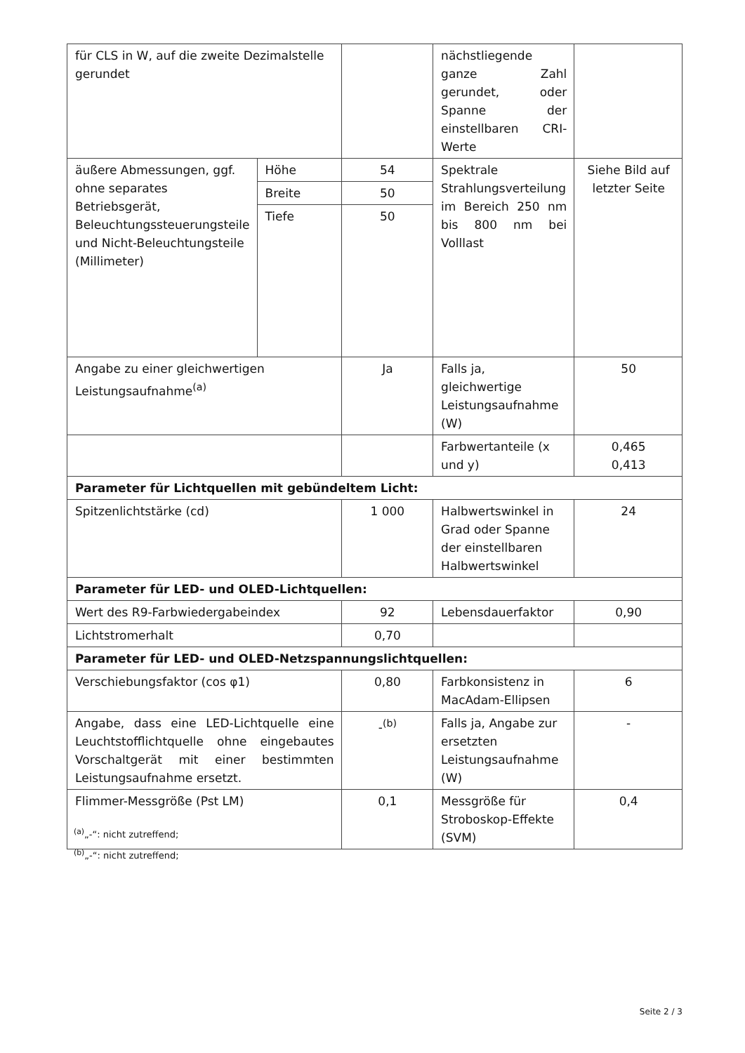| für CLS in W, auf die zweite Dezimalstelle gerundet | | | nächstliegende ganze Zahl gerundet, oder Spanne der einstellbaren CRI-Werte | |
| äußere Abmessungen, ggf. ohne separates Betriebsgerät, Beleuchtungssteuerungsteile und Nicht-Beleuchtungsteile (Millimeter) | Höhe | 54 | Spektrale Strahlungsverteilung im Bereich 250 nm bis 800 nm bei Volllast | Siehe Bild auf letzter Seite |
| | Breite | 50 | | |
| | Tiefe | 50 | | |
| Angabe zu einer gleichwertigen Leistungsaufnahme<sup>(a)</sup> | | Ja | Falls ja, gleichwertige Leistungsaufnahme (W) | 50 |
| | | | Farbwertanteile (x und y) | 0,465 0,413 |
| Parameter für Lichtquellen mit gebündeltem Licht: | | | | |
| Spitzenlichtstärke (cd) | | 1 000 | Halbwertswinkel in Grad oder Spanne der einstellbaren Halbwertswinkel | 24 |
| Parameter für LED- und OLED-Lichtquellen: | | | | |
| Wert des R9-Farbwiedergabeindex | | 92 | Lebensdauerfaktor | 0,90 |
| Lichtstromerhalt | | 0,70 | | |
| Parameter für LED- und OLED-Netzspannungslichtquellen: | | | | |
| Verschiebungsfaktor (cos φ1) | | 0,80 | Farbkonsistenz in MacAdam-Ellipsen | 6 |
| Angabe, dass eine LED-Lichtquelle eine Leuchtstofflichtquelle ohne eingebautes Vorschaltgerät mit einer bestimmten Leistungsaufnahme ersetzt. | | -<sup>(b)</sup> | Falls ja, Angabe zur ersetzten Leistungsaufnahme (W) | - |
| Flimmer-Messgröße (Pst LM) | | 0,1 | Messgröße für Stroboskop-Effekte (SVM) | 0,4 |
<sup>(a)</sup>„-“: nicht zutreffend;
<sup>(b)</sup>„-“: nicht zutreffend;
Seite 2 / 3